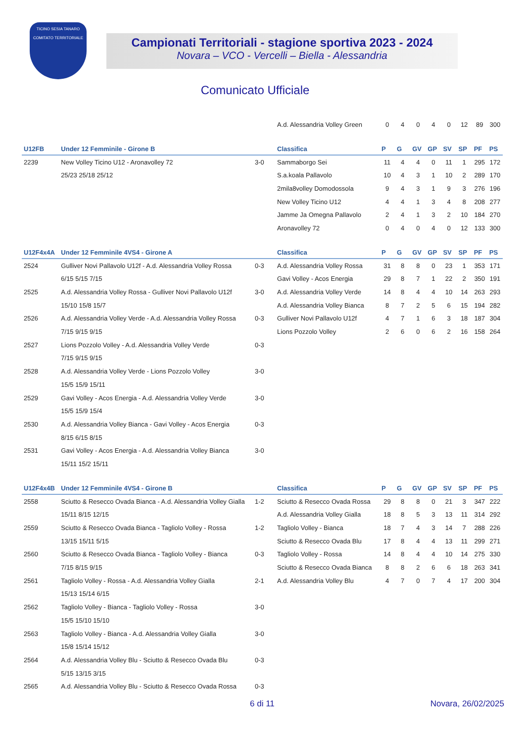TICINO SESIA TANARO
COMITATO TERRITORIALE
Campionati Territoriali - stagione sportiva 2023 - 2024
Novara – VCO - Vercelli – Biella - Alessandria
Comunicato Ufficiale
| | | | A.d. Alessandria Volley Green | 0 | 4 | 0 | 4 | 0 | 12 | 89 | 300 |
| U12FB | Under 12 Femminile - Girone B | | Classifica | P | G | GV | GP | SV | SP | PF | PS |
| 2239 | New Volley Ticino U12 - Aronavolley 72 | 3-0 | Sammaborgo Sei | 11 | 4 | 4 | 0 | 11 | 1 | 295 | 172 |
| | 25/23 25/18 25/12 | | S.a.koala Pallavolo | 10 | 4 | 3 | 1 | 10 | 2 | 289 | 170 |
| | | | 2mila8volley Domodossola | 9 | 4 | 3 | 1 | 9 | 3 | 276 | 196 |
| | | | New Volley Ticino U12 | 4 | 4 | 1 | 3 | 4 | 8 | 208 | 277 |
| | | | Jamme Ja Omegna Pallavolo | 2 | 4 | 1 | 3 | 2 | 10 | 184 | 270 |
| | | | Aronavolley 72 | 0 | 4 | 0 | 4 | 0 | 12 | 133 | 300 |
| U12F4x4A | Under 12 Femminile 4VS4 - Girone A | | Classifica | P | G | GV | GP | SV | SP | PF | PS |
| 2524 | Gulliver Novi Pallavolo U12f - A.d. Alessandria Volley Rossa | 0-3 | A.d. Alessandria Volley Rossa | 31 | 8 | 8 | 0 | 23 | 1 | 353 | 171 |
| | 6/15 5/15 7/15 | | Gavi Volley - Acos Energia | 29 | 8 | 7 | 1 | 22 | 2 | 350 | 191 |
| 2525 | A.d. Alessandria Volley Rossa - Gulliver Novi Pallavolo U12f | 3-0 | A.d. Alessandria Volley Verde | 14 | 8 | 4 | 4 | 10 | 14 | 263 | 293 |
| | 15/10 15/8 15/7 | | A.d. Alessandria Volley Bianca | 8 | 7 | 2 | 5 | 6 | 15 | 194 | 282 |
| 2526 | A.d. Alessandria Volley Verde - A.d. Alessandria Volley Rossa | 0-3 | Gulliver Novi Pallavolo U12f | 4 | 7 | 1 | 6 | 3 | 18 | 187 | 304 |
| | 7/15 9/15 9/15 | | Lions Pozzolo Volley | 2 | 6 | 0 | 6 | 2 | 16 | 158 | 264 |
| 2527 | Lions Pozzolo Volley - A.d. Alessandria Volley Verde | 0-3 | | | | | | | | | |
| | 7/15 9/15 9/15 | | | | | | | | | | |
| 2528 | A.d. Alessandria Volley Verde - Lions Pozzolo Volley | 3-0 | | | | | | | | | |
| | 15/5 15/9 15/11 | | | | | | | | | | |
| 2529 | Gavi Volley - Acos Energia - A.d. Alessandria Volley Verde | 3-0 | | | | | | | | | |
| | 15/5 15/9 15/4 | | | | | | | | | | |
| 2530 | A.d. Alessandria Volley Bianca - Gavi Volley - Acos Energia | 0-3 | | | | | | | | | |
| | 8/15 6/15 8/15 | | | | | | | | | | |
| 2531 | Gavi Volley - Acos Energia - A.d. Alessandria Volley Bianca | 3-0 | | | | | | | | | |
| | 15/11 15/2 15/11 | | | | | | | | | | |
| U12F4x4B | Under 12 Femminile 4VS4 - Girone B | | Classifica | P | G | GV | GP | SV | SP | PF | PS |
| 2558 | Sciutto & Resecco Ovada Bianca - A.d. Alessandria Volley Gialla | 1-2 | Sciutto & Resecco Ovada Rossa | 29 | 8 | 8 | 0 | 21 | 3 | 347 | 222 |
| | 15/11 8/15 12/15 | | A.d. Alessandria Volley Gialla | 18 | 8 | 5 | 3 | 13 | 11 | 314 | 292 |
| 2559 | Sciutto & Resecco Ovada Bianca - Tagliolo Volley - Rossa | 1-2 | Tagliolo Volley - Bianca | 18 | 7 | 4 | 3 | 14 | 7 | 288 | 226 |
| | 13/15 15/11 5/15 | | Sciutto & Resecco Ovada Blu | 17 | 8 | 4 | 4 | 13 | 11 | 299 | 271 |
| 2560 | Sciutto & Resecco Ovada Bianca - Tagliolo Volley - Bianca | 0-3 | Tagliolo Volley - Rossa | 14 | 8 | 4 | 4 | 10 | 14 | 275 | 330 |
| | 7/15 8/15 9/15 | | Sciutto & Resecco Ovada Bianca | 8 | 8 | 2 | 6 | 6 | 18 | 263 | 341 |
| 2561 | Tagliolo Volley - Rossa - A.d. Alessandria Volley Gialla | 2-1 | A.d. Alessandria Volley Blu | 4 | 7 | 0 | 7 | 4 | 17 | 200 | 304 |
| | 15/13 15/14 6/15 | | | | | | | | | | |
| 2562 | Tagliolo Volley - Bianca - Tagliolo Volley - Rossa | 3-0 | | | | | | | | | |
| | 15/5 15/10 15/10 | | | | | | | | | | |
| 2563 | Tagliolo Volley - Bianca - A.d. Alessandria Volley Gialla | 3-0 | | | | | | | | | |
| | 15/8 15/14 15/12 | | | | | | | | | | |
| 2564 | A.d. Alessandria Volley Blu - Sciutto & Resecco Ovada Blu | 0-3 | | | | | | | | | |
| | 5/15 13/15 3/15 | | | | | | | | | | |
| 2565 | A.d. Alessandria Volley Blu - Sciutto & Resecco Ovada Rossa | 0-3 | | | | | | | | | |
6 di 11 Novara, 26/02/2025